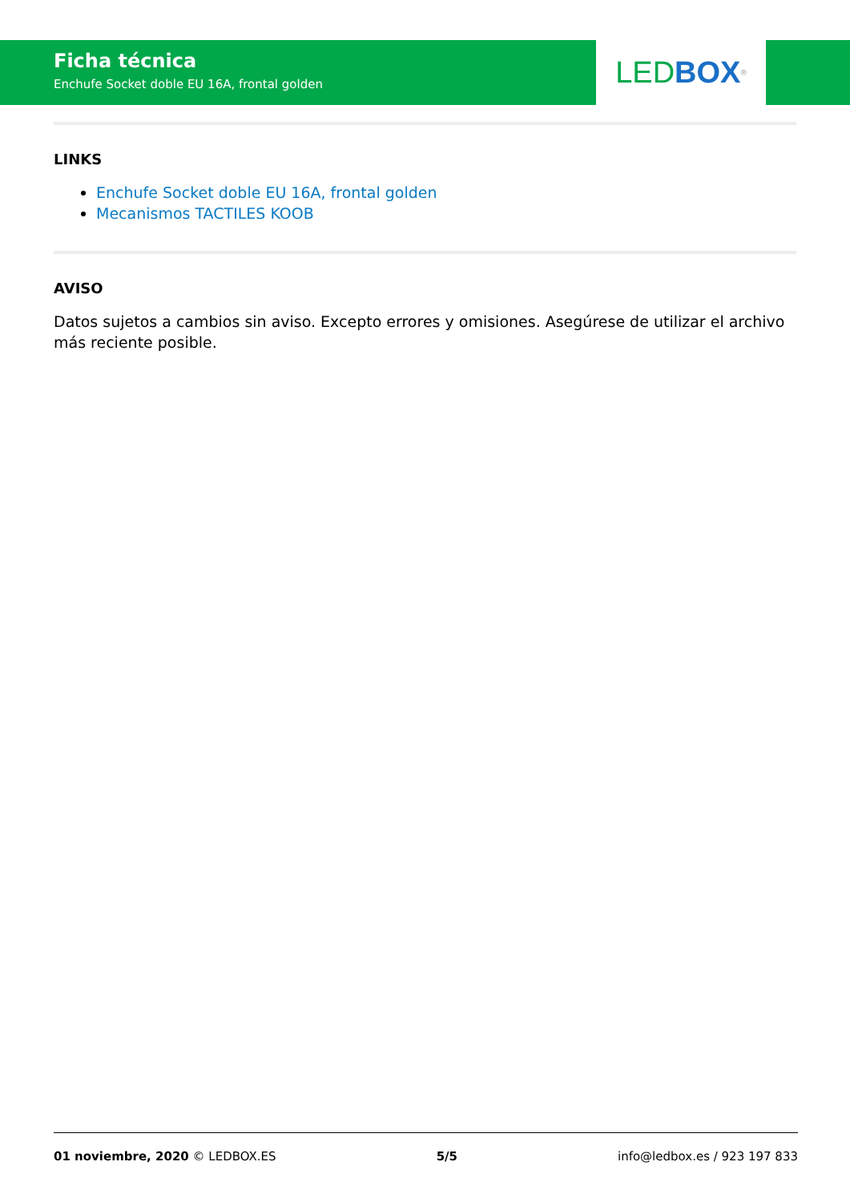Ficha técnica
Enchufe Socket doble EU 16A, frontal golden
LED BOX<sup>®</sup>
LINKS
Enchufe Socket doble EU 16A, frontal golden
Mecanismos TACTILES KOOB
AVISO
Datos sujetos a cambios sin aviso. Excepto errores y omisiones. Asegúrese de utilizar el archivo más reciente posible.
01 noviembre, 2020 © LEDBOX.ES 5/5 info@ledbox.es / 923 197 833